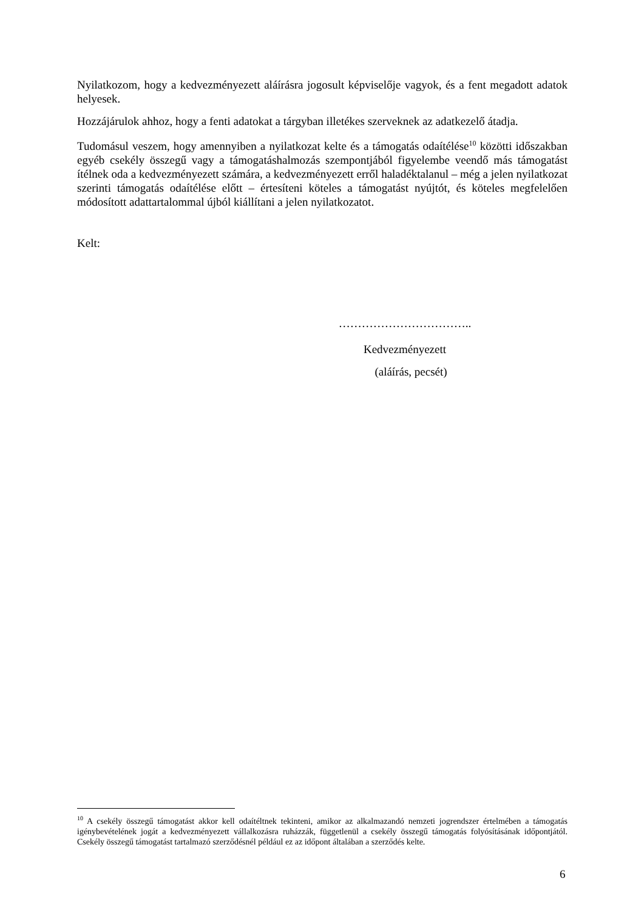Nyilatkozom, hogy a kedvezményezett aláírásra jogosult képviselője vagyok, és a fent megadott adatok helyesek.
Hozzájárulok ahhoz, hogy a fenti adatokat a tárgyban illetékes szerveknek az adatkezelő átadja.
Tudomásul veszem, hogy amennyiben a nyilatkozat kelte és a támogatás odaítélése<sup>10</sup> közötti időszakban egyéb csekély összegű vagy a támogatáshalmozás szempontjából figyelembe veendő más támogatást ítélnek oda a kedvezményezett számára, a kedvezményezett erről haladéktalanul – még a jelen nyilatkozat szerinti támogatás odaítélése előtt – értesíteni köteles a támogatást nyújtót, és köteles megfelelően módosított adattartalommal újból kiállítani a jelen nyilatkozatot.
Kelt:
……………………………..
Kedvezményezett
(aláírás, pecsét)
<sup>10</sup> A csekély összegű támogatást akkor kell odaítéltnek tekinteni, amikor az alkalmazandó nemzeti jogrendszer értelmében a támogatás igénybevételének jogát a kedvezményezett vállalkozásra ruházzák, függetlenül a csekély összegű támogatás folyósításának időpontjától. Csekély összegű támogatást tartalmazó szerződésnél például ez az időpont általában a szerződés kelte.
6